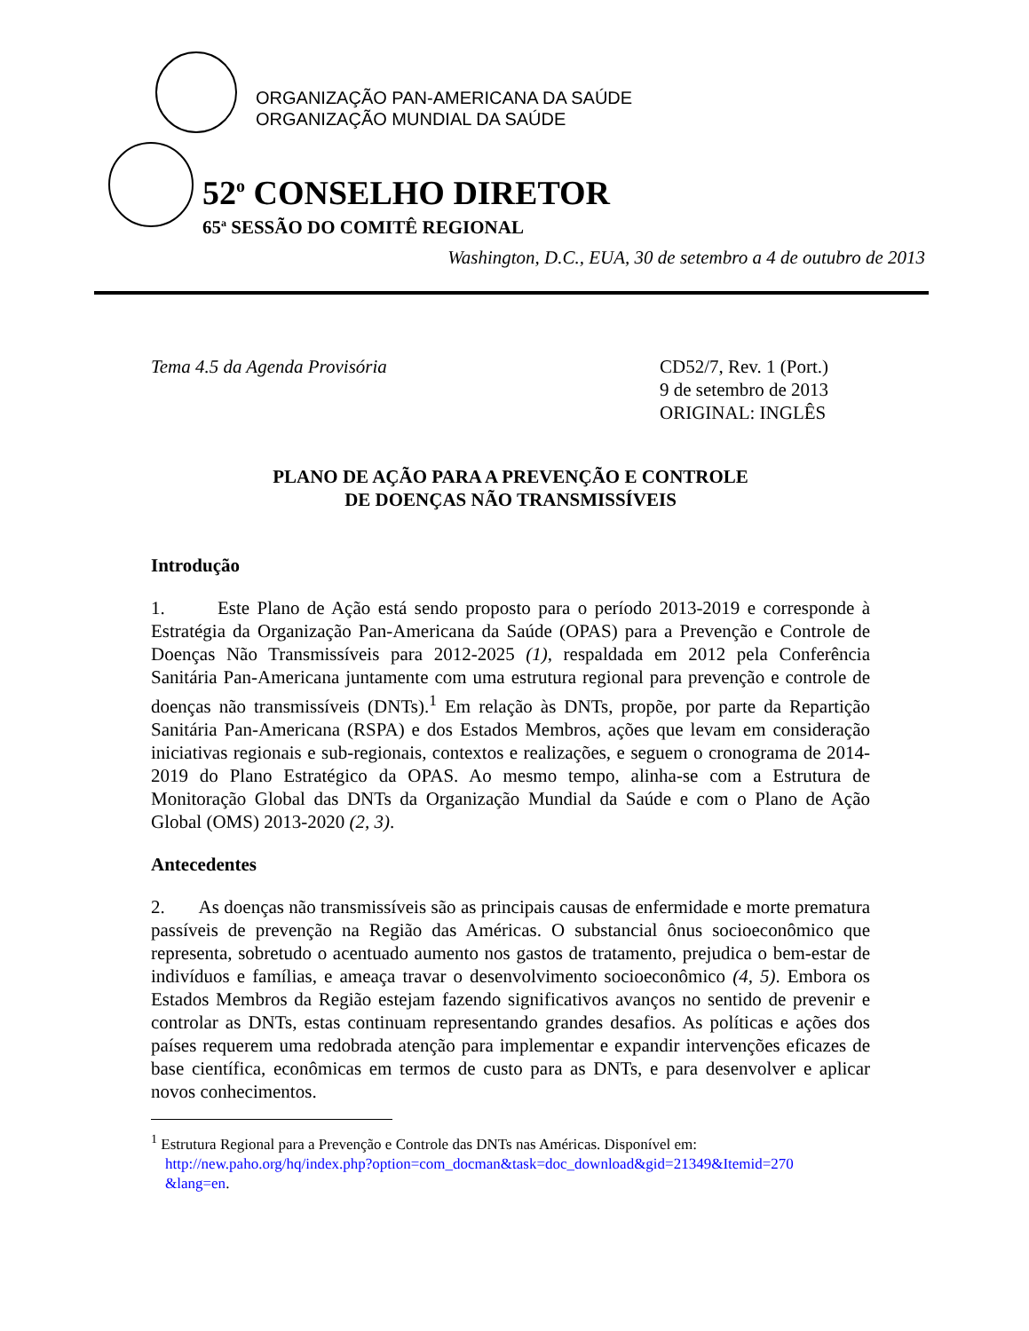ORGANIZAÇÃO PAN-AMERICANA DA SAÚDE
ORGANIZAÇÃO MUNDIAL DA SAÚDE
52<sup>o</sup> CONSELHO DIRETOR
65<sup>a</sup> SESSÃO DO COMITÊ REGIONAL
Washington, D.C., EUA, 30 de setembro a 4 de outubro de 2013
Tema 4.5 da Agenda Provisória CD52/7, Rev. 1 (Port.)
9 de setembro de 2013
ORIGINAL: INGLÊS
PLANO DE AÇÃO PARA A PREVENÇÃO E CONTROLE
DE DOENÇAS NÃO TRANSMISSÍVEIS
Introdução
1. Este Plano de Ação está sendo proposto para o período 2013-2019 e corresponde à Estratégia da Organização Pan-Americana da Saúde (OPAS) para a Prevenção e Controle de Doenças Não Transmissíveis para 2012-2025 (1), respaldada em 2012 pela Conferência Sanitária Pan-Americana juntamente com uma estrutura regional para prevenção e controle de doenças não transmissíveis (DNTs).<sup>1</sup> Em relação às DNTs, propõe, por parte da Repartição Sanitária Pan-Americana (RSPA) e dos Estados Membros, ações que levam em consideração iniciativas regionais e sub-regionais, contextos e realizações, e seguem o cronograma de 2014-2019 do Plano Estratégico da OPAS. Ao mesmo tempo, alinha-se com a Estrutura de Monitoração Global das DNTs da Organização Mundial da Saúde e com o Plano de Ação Global (OMS) 2013-2020 (2, 3).
Antecedentes
2. As doenças não transmissíveis são as principais causas de enfermidade e morte prematura passíveis de prevenção na Região das Américas. O substancial ônus socioeconômico que representa, sobretudo o acentuado aumento nos gastos de tratamento, prejudica o bem-estar de indivíduos e famílias, e ameaça travar o desenvolvimento socioeconômico (4, 5). Embora os Estados Membros da Região estejam fazendo significativos avanços no sentido de prevenir e controlar as DNTs, estas continuam representando grandes desafios. As políticas e ações dos países requerem uma redobrada atenção para implementar e expandir intervenções eficazes de base científica, econômicas em termos de custo para as DNTs, e para desenvolver e aplicar novos conhecimentos.
<sup>1</sup> Estrutura Regional para a Prevenção e Controle das DNTs nas Américas. Disponível em:
http://new.paho.org/hq/index.php?option=com_docman&task=doc_download&gid=21349&Itemid=270
&lang=en.